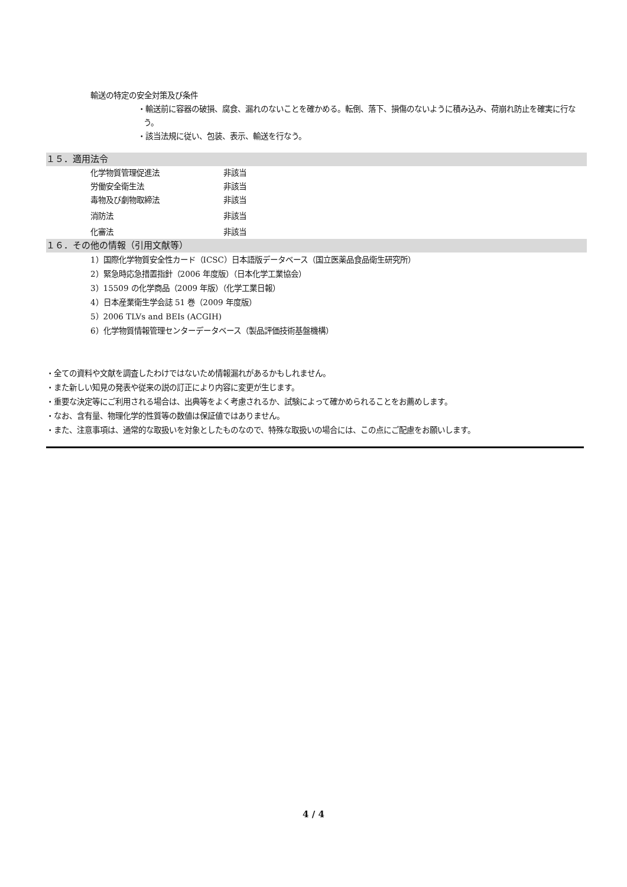輸送の特定の安全対策及び条件
・輸送前に容器の破損、腐食、漏れのないことを確かめる。転倒、落下、損傷のないように積み込み、荷崩れ防止を確実に行なう。
・該当法規に従い、包装、表示、輸送を行なう。
１５．適用法令
化学物質管理促進法 非該当
労働安全衛生法 非該当
毒物及び劇物取締法 非該当
消防法 非該当
化審法 非該当
１６．その他の情報（引用文献等）
1）国際化学物質安全性カード（ICSC）日本語版データベース（国立医薬品食品衛生研究所）
2）緊急時応急措置指針（2006 年度版）（日本化学工業協会）
3）15509 の化学商品（2009 年版）（化学工業日報）
4）日本産業衛生学会誌 51 巻（2009 年度版）
5）2006 TLVs and BEIs (ACGIH)
6）化学物質情報管理センターデータベース（製品評価技術基盤機構）
・全ての資料や文献を調査したわけではないため情報漏れがあるかもしれません。
・また新しい知見の発表や従来の説の訂正により内容に変更が生じます。
・重要な決定等にご利用される場合は、出典等をよく考慮されるか、試験によって確かめられることをお薦めします。
・なお、含有量、物理化学的性質等の数値は保証値ではありません。
・また、注意事項は、通常的な取扱いを対象としたものなので、特殊な取扱いの場合には、この点にご配慮をお願いします。
4 / 4